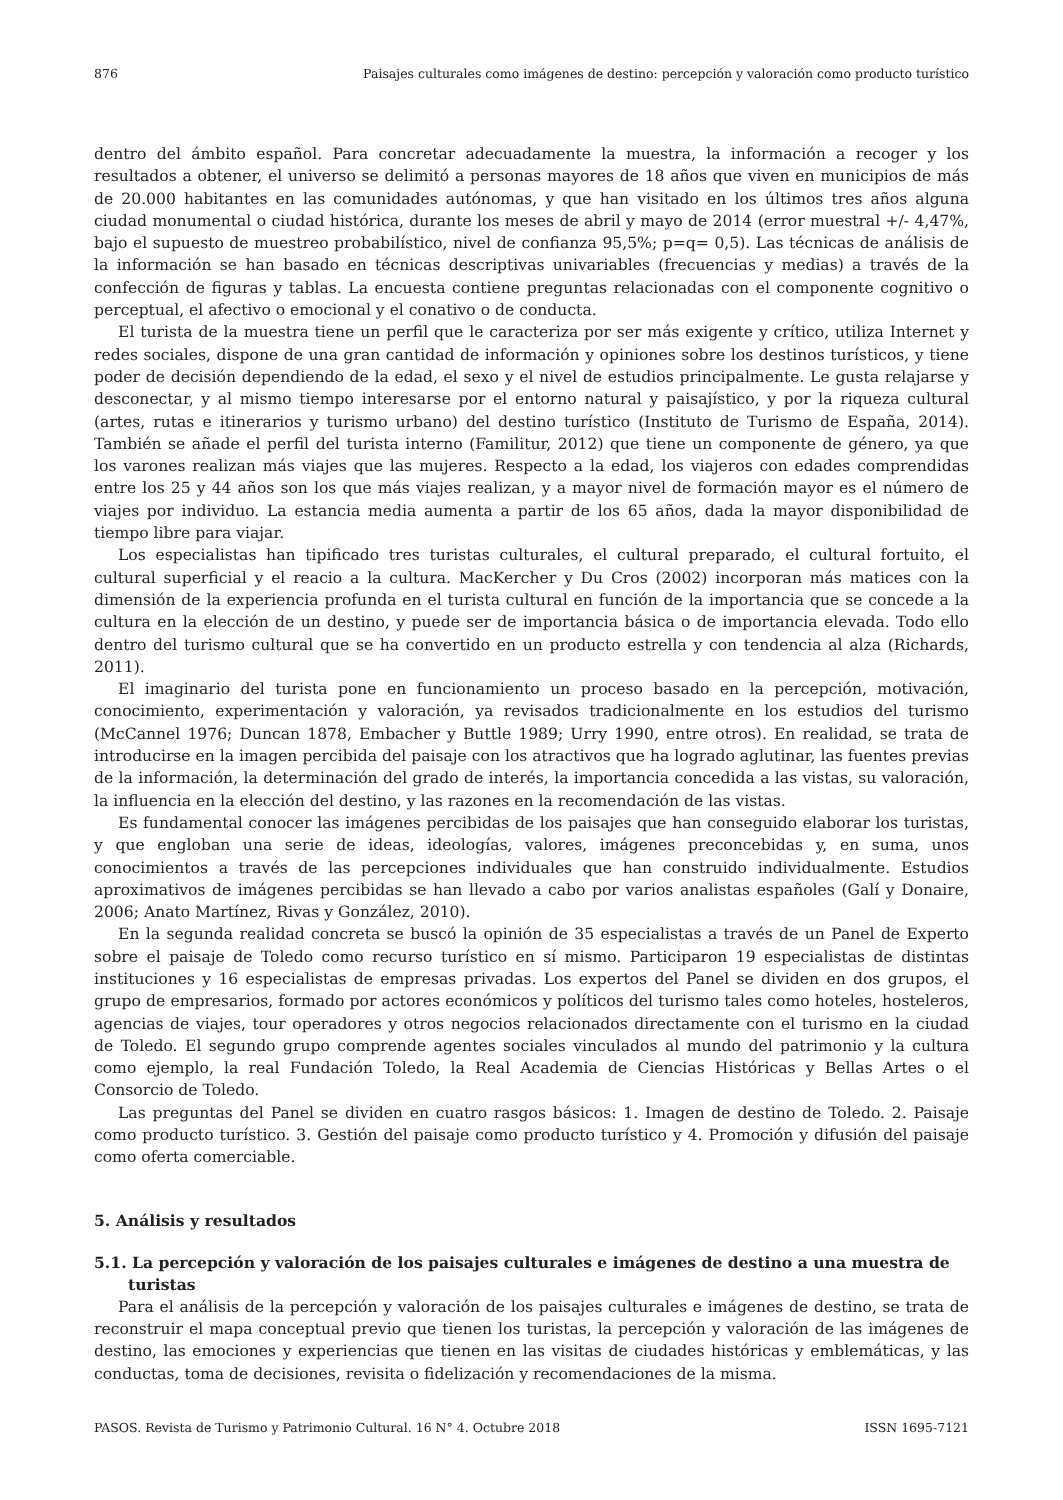876 Paisajes culturales como imágenes de destino: percepción y valoración como producto turístico
dentro del ámbito español. Para concretar adecuadamente la muestra, la información a recoger y los resultados a obtener, el universo se delimitó a personas mayores de 18 años que viven en municipios de más de 20.000 habitantes en las comunidades autónomas, y que han visitado en los últimos tres años alguna ciudad monumental o ciudad histórica, durante los meses de abril y mayo de 2014 (error muestral +/- 4,47%, bajo el supuesto de muestreo probabilístico, nivel de confianza 95,5%; p=q= 0,5). Las técnicas de análisis de la información se han basado en técnicas descriptivas univariables (frecuencias y medias) a través de la confección de figuras y tablas. La encuesta contiene preguntas relacionadas con el componente cognitivo o perceptual, el afectivo o emocional y el conativo o de conducta.
El turista de la muestra tiene un perfil que le caracteriza por ser más exigente y crítico, utiliza Internet y redes sociales, dispone de una gran cantidad de información y opiniones sobre los destinos turísticos, y tiene poder de decisión dependiendo de la edad, el sexo y el nivel de estudios principalmente. Le gusta relajarse y desconectar, y al mismo tiempo interesarse por el entorno natural y paisajístico, y por la riqueza cultural (artes, rutas e itinerarios y turismo urbano) del destino turístico (Instituto de Turismo de España, 2014). También se añade el perfil del turista interno (Familitur, 2012) que tiene un componente de género, ya que los varones realizan más viajes que las mujeres. Respecto a la edad, los viajeros con edades comprendidas entre los 25 y 44 años son los que más viajes realizan, y a mayor nivel de formación mayor es el número de viajes por individuo. La estancia media aumenta a partir de los 65 años, dada la mayor disponibilidad de tiempo libre para viajar.
Los especialistas han tipificado tres turistas culturales, el cultural preparado, el cultural fortuito, el cultural superficial y el reacio a la cultura. MacKercher y Du Cros (2002) incorporan más matices con la dimensión de la experiencia profunda en el turista cultural en función de la importancia que se concede a la cultura en la elección de un destino, y puede ser de importancia básica o de importancia elevada. Todo ello dentro del turismo cultural que se ha convertido en un producto estrella y con tendencia al alza (Richards, 2011).
El imaginario del turista pone en funcionamiento un proceso basado en la percepción, motivación, conocimiento, experimentación y valoración, ya revisados tradicionalmente en los estudios del turismo (McCannel 1976; Duncan 1878, Embacher y Buttle 1989; Urry 1990, entre otros). En realidad, se trata de introducirse en la imagen percibida del paisaje con los atractivos que ha logrado aglutinar, las fuentes previas de la información, la determinación del grado de interés, la importancia concedida a las vistas, su valoración, la influencia en la elección del destino, y las razones en la recomendación de las vistas.
Es fundamental conocer las imágenes percibidas de los paisajes que han conseguido elaborar los turistas, y que engloban una serie de ideas, ideologías, valores, imágenes preconcebidas y, en suma, unos conocimientos a través de las percepciones individuales que han construido individualmente. Estudios aproximativos de imágenes percibidas se han llevado a cabo por varios analistas españoles (Galí y Donaire, 2006; Anato Martínez, Rivas y González, 2010).
En la segunda realidad concreta se buscó la opinión de 35 especialistas a través de un Panel de Experto sobre el paisaje de Toledo como recurso turístico en sí mismo. Participaron 19 especialistas de distintas instituciones y 16 especialistas de empresas privadas. Los expertos del Panel se dividen en dos grupos, el grupo de empresarios, formado por actores económicos y políticos del turismo tales como hoteles, hosteleros, agencias de viajes, tour operadores y otros negocios relacionados directamente con el turismo en la ciudad de Toledo. El segundo grupo comprende agentes sociales vinculados al mundo del patrimonio y la cultura como ejemplo, la real Fundación Toledo, la Real Academia de Ciencias Históricas y Bellas Artes o el Consorcio de Toledo.
Las preguntas del Panel se dividen en cuatro rasgos básicos: 1. Imagen de destino de Toledo. 2. Paisaje como producto turístico. 3. Gestión del paisaje como producto turístico y 4. Promoción y difusión del paisaje como oferta comerciable.
5. Análisis y resultados
5.1. La percepción y valoración de los paisajes culturales e imágenes de destino a una muestra de turistas
Para el análisis de la percepción y valoración de los paisajes culturales e imágenes de destino, se trata de reconstruir el mapa conceptual previo que tienen los turistas, la percepción y valoración de las imágenes de destino, las emociones y experiencias que tienen en las visitas de ciudades históricas y emblemáticas, y las conductas, toma de decisiones, revisita o fidelización y recomendaciones de la misma.
PASOS. Revista de Turismo y Patrimonio Cultural. 16 N° 4. Octubre 2018 ISSN 1695-7121